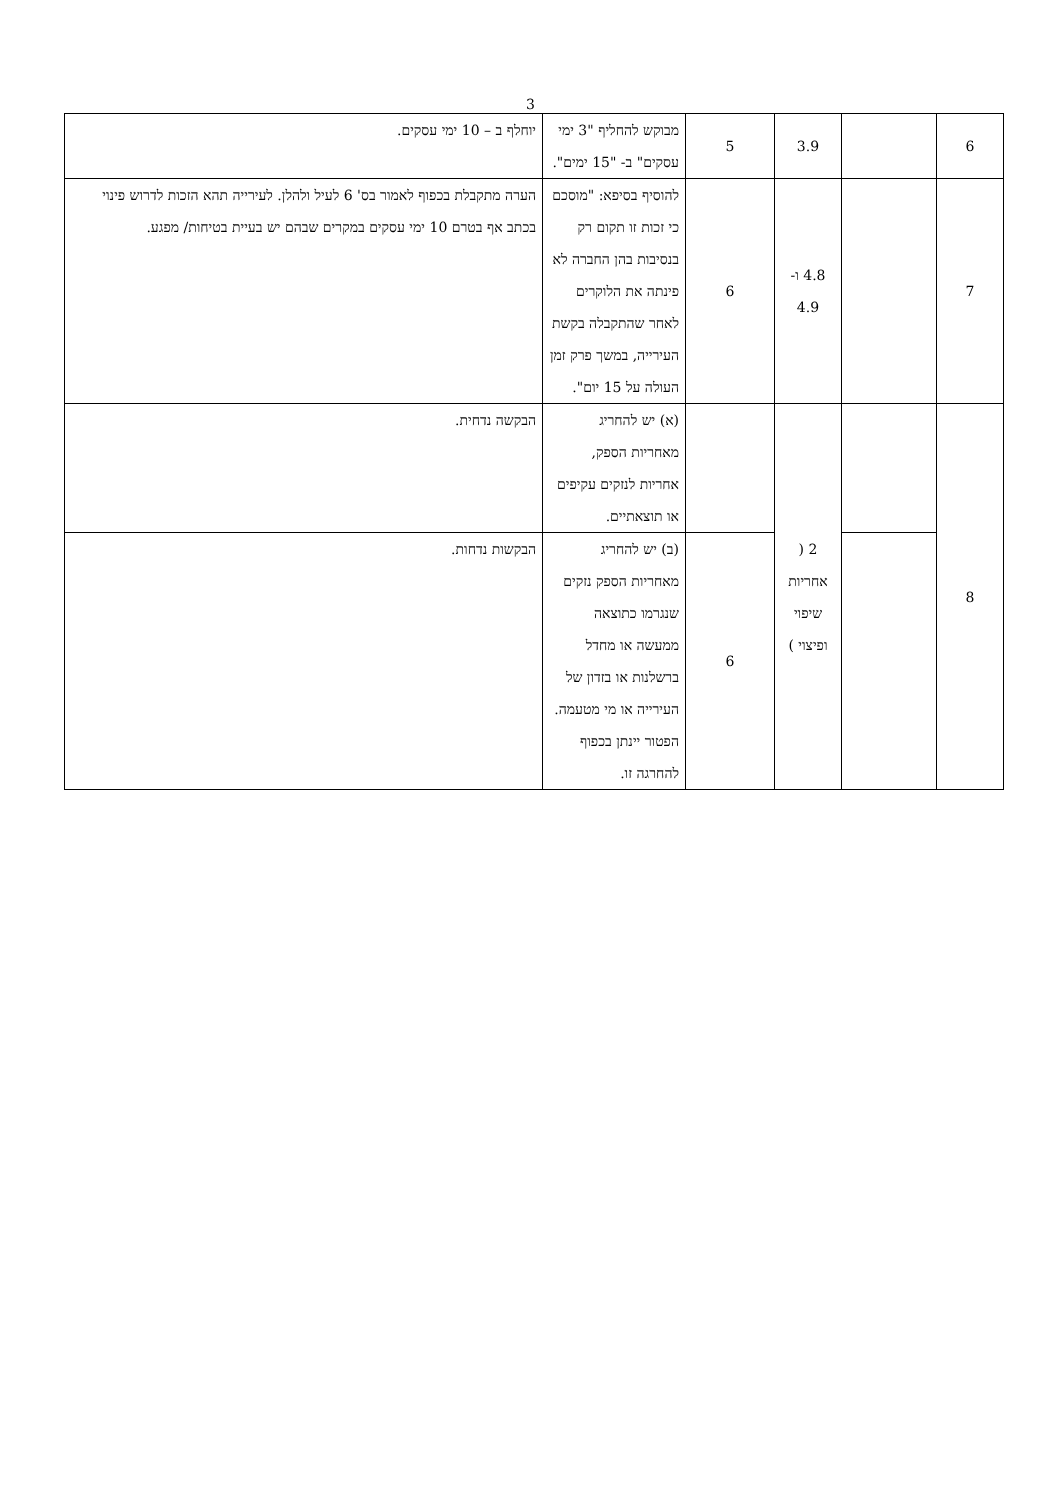3
| 6 | | 3.9 | 5 | מבוקש להחליף "3 ימי עסקים" ב- "15 ימים". | יוחלף ב – 10 ימי עסקים. |
| 7 | | 4.8 ו- 4.9 | 6 | להוסיף בסיפא: "מוסכם כי זכות זו תקום רק בנסיבות בהן החברה לא פינתה את הלוקרים לאחר שהתקבלה בקשת העירייה, במשך פרק זמן העולה על 15 יום". | הערה מתקבלת בכפוף לאמור בס' 6 לעיל ולהלן. לעירייה תהא הזכות לדרוש פינוי בכתב אף בטרם 10 ימי עסקים במקרים שבהם יש בעיית בטיחות/ מפגע. |
| 8 | | 2 ( אחריות שיפוי ופיצוי ) | | (א) יש להחריג מאחריות הספק, אחריות לנזקים עקיפים או תוצאתיים. | הבקשה נדחית. |
| | | | 6 | (ב) יש להחריג מאחריות הספק נזקים שנגרמו כתוצאה ממעשה או מחדל ברשלנות או בזדון של העירייה או מי מטעמה. הפטור יינתן בכפוף להחרגה זו. | הבקשות נדחות. |